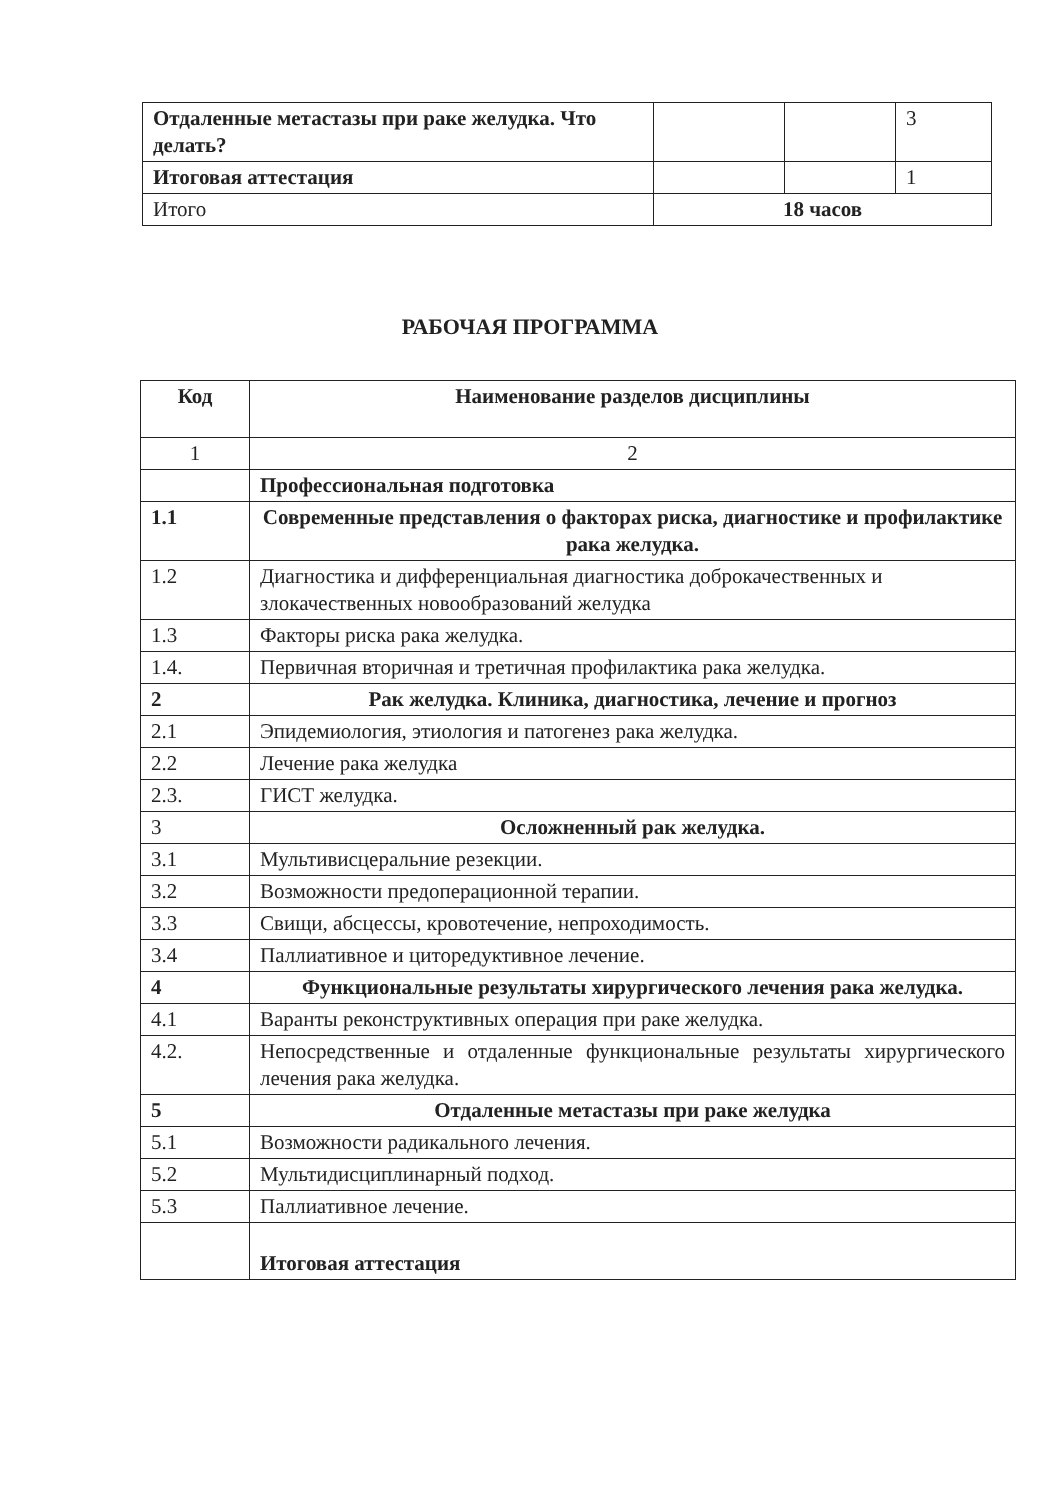| Отдаленные метастазы при раке желудка. Что делать? | | | 3 |
| Итоговая аттестация | | | 1 |
| Итого | 18 часов | | |
РАБОЧАЯ ПРОГРАММА
| Код | Наименование разделов дисциплины |
| --- | --- |
| 1 | 2 |
| | Профессиональная подготовка |
| 1.1 | Современные представления о факторах риска, диагностике и профилактике рака желудка. |
| 1.2 | Диагностика и дифференциальная диагностика доброкачественных и злокачественных новообразований желудка |
| 1.3 | Факторы риска рака желудка. |
| 1.4. | Первичная вторичная и третичная профилактика рака желудка. |
| 2 | Рак желудка. Клиника, диагностика, лечение и прогноз |
| 2.1 | Эпидемиология, этиология и патогенез рака желудка. |
| 2.2 | Лечение рака желудка |
| 2.3. | ГИСТ желудка. |
| 3 | Осложненный рак желудка. |
| 3.1 | Мультивисцеральние резекции. |
| 3.2 | Возможности предоперационной терапии. |
| 3.3 | Свищи, абсцессы, кровотечение, непроходимость. |
| 3.4 | Паллиативное и циторедуктивное лечение. |
| 4 | Функциональные результаты хирургического лечения рака желудка. |
| 4.1 | Варанты реконструктивных операция при раке желудка. |
| 4.2. | Непосредственные и отдаленные функциональные результаты хирургического лечения рака желудка. |
| 5 | Отдаленные метастазы при раке желудка |
| 5.1 | Возможности радикального лечения. |
| 5.2 | Мультидисциплинарный подход. |
| 5.3 | Паллиативное лечение. |
| | Итоговая аттестация |